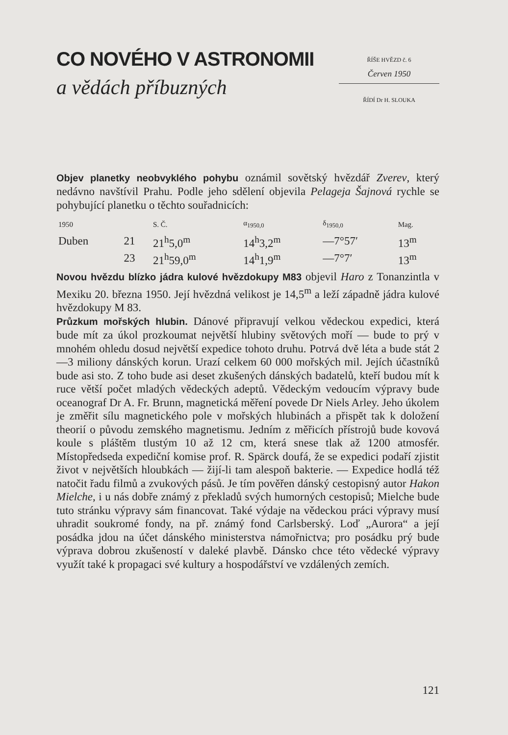CO NOVÉHO V ASTRONOMII
a vědách příbuzných
ŘÍŠE HVĚZD č. 6
Červen 1950
ŘÍDÍ Dr H. SLOUKA
Objev planetky neobvyklého pohybu oznámil sovětský hvězdář Zverev, který nedávno navštívil Prahu. Podle jeho sdělení objevila Pelageja Šajnová rychle se pohybující planetku o těchto souřadnicích:
| 1950 | | S. Č. | α<sub>1950,0</sub> | δ<sub>1950,0</sub> | Mag. |
| --- | --- | --- | --- | --- | --- |
| Duben | 21 | 21<sup>h</sup>5,0<sup>m</sup> | 14<sup>h</sup>3,2<sup>m</sup> | —7°57′ | 13<sup>m</sup> |
| | 23 | 21<sup>h</sup>59,0<sup>m</sup> | 14<sup>h</sup>1,9<sup>m</sup> | —7°7′ | 13<sup>m</sup> |
Novou hvězdu blízko jádra kulové hvězdokupy M83 objevil Haro z Tonanzintla v Mexiku 20. března 1950. Její hvězdná velikost je 14,5<sup>m</sup> a leží západně jádra kulové hvězdokupy M 83.
Průzkum mořských hlubin. Dánové připravují velkou vědeckou expedici, která bude mít za úkol prozkoumat největší hlubiny světových moří — bude to prý v mnohém ohledu dosud největší expedice tohoto druhu. Potrvá dvě léta a bude stát 2—3 miliony dánských korun. Urazí celkem 60 000 mořských mil. Jejích účastníků bude asi sto. Z toho bude asi deset zkušených dánských badatelů, kteří budou mít k ruce větší počet mladých vědeckých adeptů. Vědeckým vedoucím výpravy bude oceanograf Dr A. Fr. Brunn, magnetická měření povede Dr Niels Arley. Jeho úkolem je změřit sílu magnetického pole v mořských hlubinách a přispět tak k doložení theorií o původu zemského magnetismu. Jedním z měřicích přístrojů bude kovová koule s pláštěm tlustým 10 až 12 cm, která snese tlak až 1200 atmosfér. Místopředseda expediční komise prof. R. Spärck doufá, že se expedici podaří zjistit život v největších hloubkách — žijí-li tam alespoň bakterie. — Expedice hodlá též natočit řadu filmů a zvukových pásů. Je tím pověřen dánský cestopisný autor Hakon Mielche, i u nás dobře známý z překladů svých humorných cestopisů; Mielche bude tuto stránku výpravy sám financovat. Také výdaje na vědeckou práci výpravy musí uhradit soukromé fondy, na př. známý fond Carlsberský. Loď „Aurora“ a její posádka jdou na účet dánského ministerstva námořnictva; pro posádku prý bude výprava dobrou zkušeností v daleké plavbě. Dánsko chce této vědecké výpravy využít také k propagaci své kultury a hospodářství ve vzdálených zemích.
121